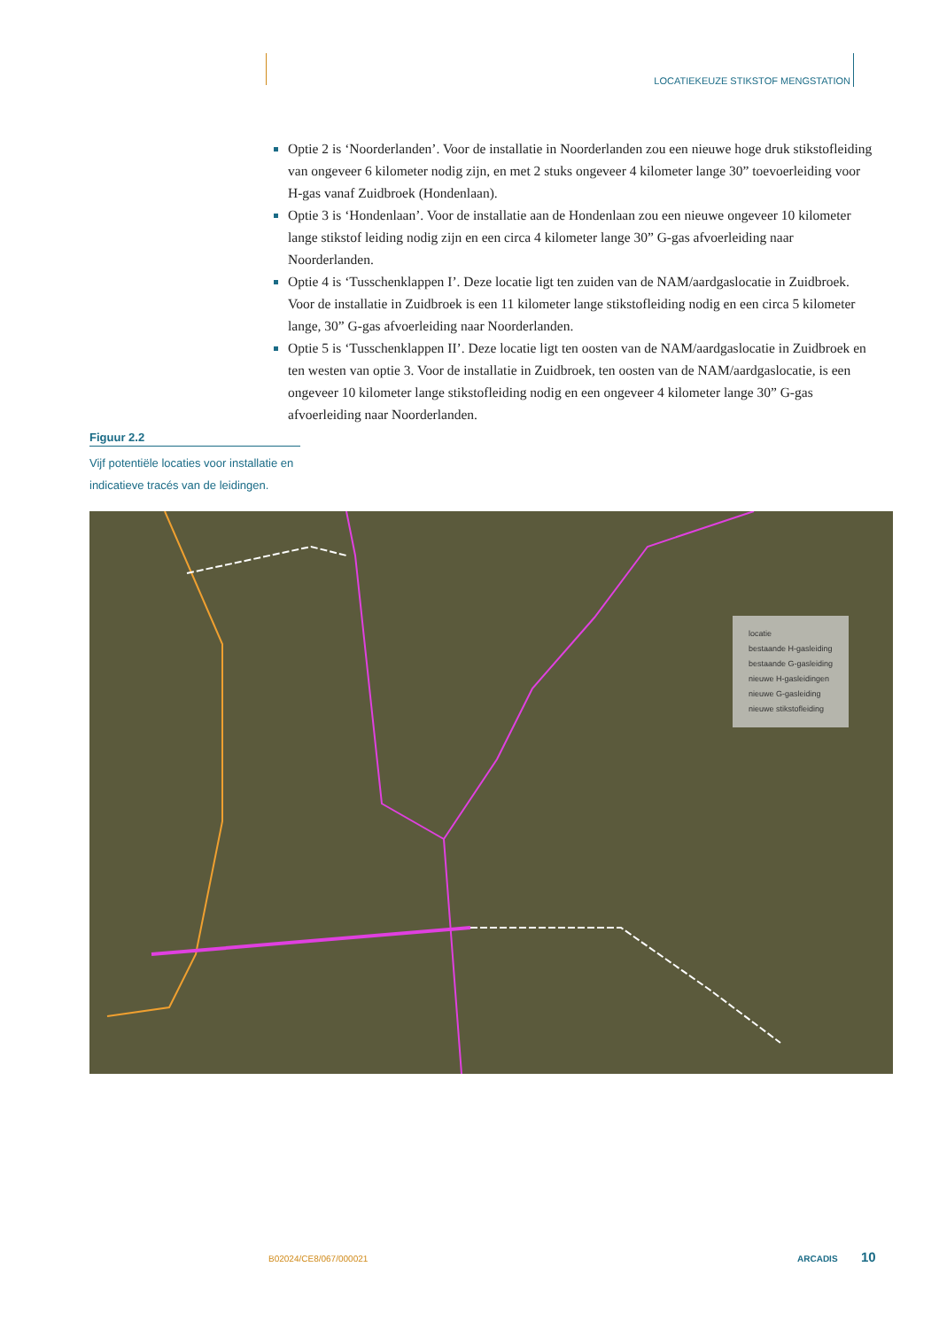LOCATIEKEUZE STIKSTOF MENGSTATION
Optie 2 is ‘Noorderlanden’. Voor de installatie in Noorderlanden zou een nieuwe hoge druk stikstofleiding van ongeveer 6 kilometer nodig zijn, en met 2 stuks ongeveer 4 kilometer lange 30” toevoerleiding voor H-gas vanaf Zuidbroek (Hondenlaan).
Optie 3 is ‘Hondenlaan’. Voor de installatie aan de Hondenlaan zou een nieuwe ongeveer 10 kilometer lange stikstof leiding nodig zijn en een circa 4 kilometer lange 30” G-gas afvoerleiding naar Noorderlanden.
Optie 4 is ‘Tusschenklappen I’. Deze locatie ligt ten zuiden van de NAM/aardgaslocatie in Zuidbroek. Voor de installatie in Zuidbroek is een 11 kilometer lange stikstofleiding nodig en een circa 5 kilometer lange, 30” G-gas afvoerleiding naar Noorderlanden.
Optie 5 is ‘Tusschenklappen II’. Deze locatie ligt ten oosten van de NAM/aardgaslocatie in Zuidbroek en ten westen van optie 3. Voor de installatie in Zuidbroek, ten oosten van de NAM/aardgaslocatie, is een ongeveer 10 kilometer lange stikstofleiding nodig en een ongeveer 4 kilometer lange 30” G-gas afvoerleiding naar Noorderlanden.
Figuur 2.2
Vijf potentiële locaties voor installatie en indicatieve tracés van de leidingen.
locatie
bestaande H-gasleiding
bestaande G-gasleiding
nieuwe H-gasleidingen
nieuwe G-gasleiding
nieuwe stikstofleiding
B02024/CE8/067/000021 ARCADIS 10